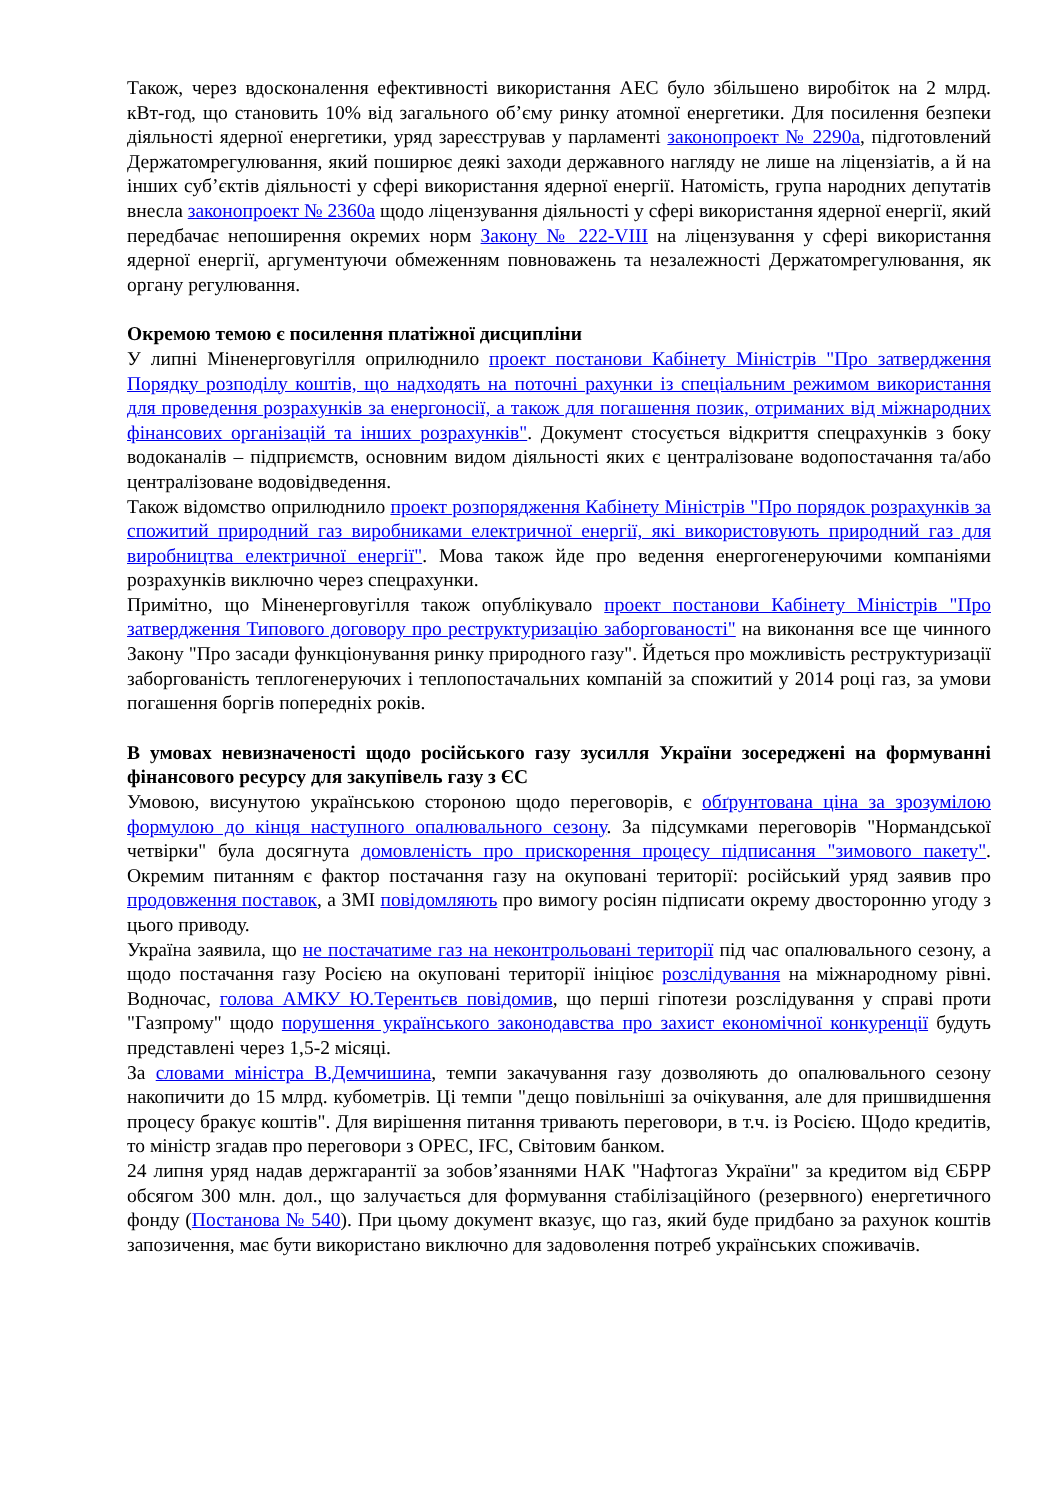Також, через вдосконалення ефективності використання АЕС було збільшено виробіток на 2 млрд. кВт-год, що становить 10% від загального об’єму ринку атомної енергетики. Для посилення безпеки діяльності ядерної енергетики, уряд зареєстрував у парламенті законопроект № 2290а, підготовлений Держатомрегулювання, який поширює деякі заходи державного нагляду не лише на ліцензіатів, а й на інших суб’єктів діяльності у сфері використання ядерної енергії. Натомість, група народних депутатів внесла законопроект № 2360а щодо ліцензування діяльності у сфері використання ядерної енергії, який передбачає непоширення окремих норм Закону № 222-VIII на ліцензування у сфері використання ядерної енергії, аргументуючи обмеженням повноважень та незалежності Держатомрегулювання, як органу регулювання.
Окремою темою є посилення платіжної дисципліни
У липні Міненерговугілля оприлюднило проект постанови Кабінету Міністрів "Про затвердження Порядку розподілу коштів, що надходять на поточні рахунки із спеціальним режимом використання для проведення розрахунків за енергоносії, а також для погашення позик, отриманих від міжнародних фінансових організацій та інших розрахунків". Документ стосується відкриття спецрахунків з боку водоканалів – підприємств, основним видом діяльності яких є централізоване водопостачання та/або централізоване водовідведення.
Також відомство оприлюднило проект розпорядження Кабінету Міністрів "Про порядок розрахунків за спожитий природний газ виробниками електричної енергії, які використовують природний газ для виробництва електричної енергії". Мова також йде про ведення енергогенеруючими компаніями розрахунків виключно через спецрахунки.
Примітно, що Міненерговугілля також опублікувало проект постанови Кабінету Міністрів "Про затвердження Типового договору про реструктуризацію заборгованості" на виконання все ще чинного Закону "Про засади функціонування ринку природного газу". Йдеться про можливість реструктуризації заборгованість теплогенеруючих і теплопостачальних компаній за спожитий у 2014 році газ, за умови погашення боргів попередніх років.
В умовах невизначеності щодо російського газу зусилля України зосереджені на формуванні фінансового ресурсу для закупівель газу з ЄС
Умовою, висунутою українською стороною щодо переговорів, є обґрунтована ціна за зрозумілою формулою до кінця наступного опалювального сезону. За підсумками переговорів "Нормандської четвірки" була досягнута домовленість про прискорення процесу підписання "зимового пакету". Окремим питанням є фактор постачання газу на окуповані території: російський уряд заявив про продовження поставок, а ЗМІ повідомляють про вимогу росіян підписати окрему двосторонню угоду з цього приводу.
Україна заявила, що не постачатиме газ на неконтрольовані території під час опалювального сезону, а щодо постачання газу Росією на окуповані території ініціює розслідування на міжнародному рівні. Водночас, голова АМКУ Ю.Терентьєв повідомив, що перші гіпотези розслідування у справі проти "Газпрому" щодо порушення українського законодавства про захист економічної конкуренції будуть представлені через 1,5-2 місяці.
За словами міністра В.Демчишина, темпи закачування газу дозволяють до опалювального сезону накопичити до 15 млрд. кубометрів. Ці темпи "дещо повільніші за очікування, але для пришвидшення процесу бракує коштів". Для вирішення питання тривають переговори, в т.ч. із Росією. Щодо кредитів, то міністр згадав про переговори з ОРЕС, IFC, Світовим банком.
24 липня уряд надав держгарантії за зобов’язаннями НАК "Нафтогаз України" за кредитом від ЄБРР обсягом 300 млн. дол., що залучається для формування стабілізаційного (резервного) енергетичного фонду (Постанова № 540). При цьому документ вказує, що газ, який буде придбано за рахунок коштів запозичення, має бути використано виключно для задоволення потреб українських споживачів.